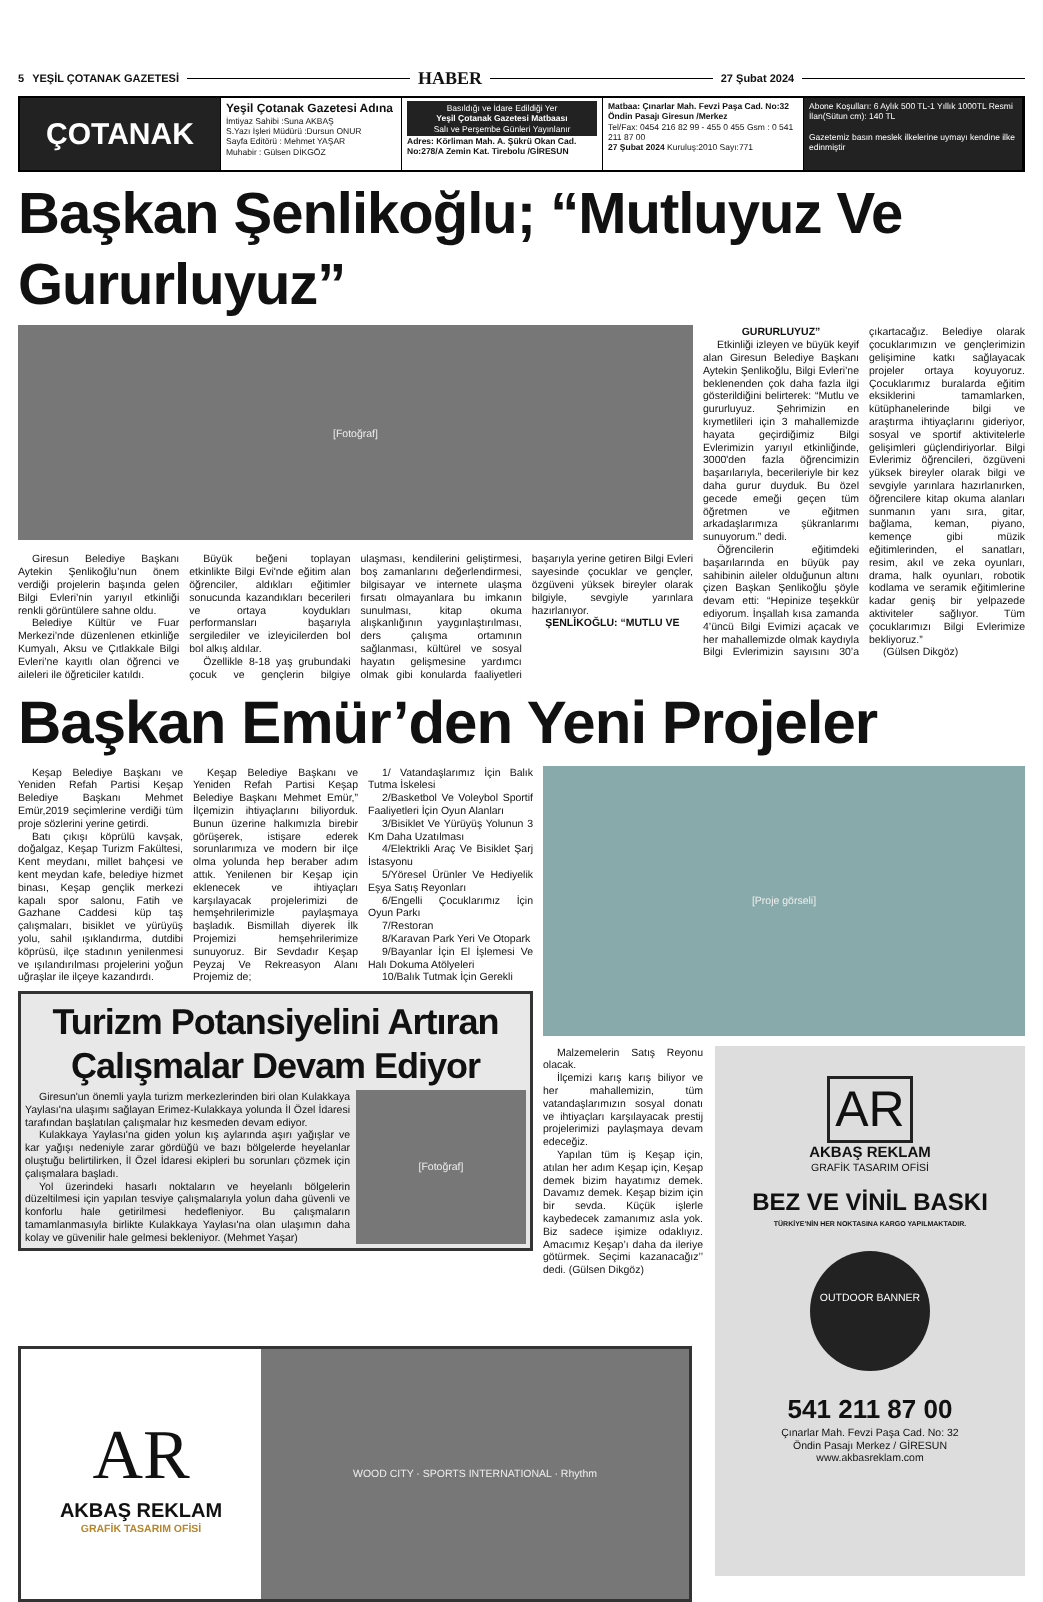5 YEŞİL ÇOTANAK GAZETESİ HABER 27 Şubat 2024
ÇOTANAK
Yeşil Çotanak Gazetesi Adına
İmtiyaz Sahibi :Suna AKBAŞ
S.Yazı İşleri Müdürü :Dursun ONUR
Sayfa Editörü : Mehmet YAŞAR
Muhabir : Gülsen DİKGÖZ
Basıldığı ve İdare Edildiği Yer
Yeşil Çotanak Gazetesi Matbaası
Salı ve Perşembe Günleri Yayınlanır
Adres: Körliman Mah. A. Şükrü Okan Cad. No:278/A Zemin Kat. Tirebolu /GİRESUN
Matbaa: Çınarlar Mah. Fevzi Paşa Cad. No:32 Öndin Pasajı Giresun /Merkez
Tel/Fax: 0454 216 82 99 - 455 0 455 Gsm : 0 541 211 87 00
27 Şubat 2024 Kuruluş:2010 Sayı:771
Abone Koşulları: 6 Aylık 500 TL-1 Yıllık 1000TL Resmi İlan(Sütun cm): 140 TL
Gazetemiz basın meslek ilkelerine uymayı kendine ilke edinmiştir
Başkan Şenlikoğlu; “Mutluyuz Ve Gururluyuz”
[Fotoğraf]
Giresun Belediye Başkanı Aytekin Şenlikoğlu’nun önem verdiği projelerin başında gelen Bilgi Evleri’nin yarıyıl etkinliği renkli görüntülere sahne oldu.
Belediye Kültür ve Fuar Merkezi’nde düzenlenen etkinliğe Kumyalı, Aksu ve Çıtlakkale Bilgi Evleri’ne kayıtlı olan öğrenci ve aileleri ile öğreticiler katıldı.
Büyük beğeni toplayan etkinlikte Bilgi Evi'nde eğitim alan öğrenciler, aldıkları eğitimler sonucunda kazandıkları becerileri ve ortaya koydukları performansları başarıyla sergilediler ve izleyicilerden bol bol alkış aldılar.
Özellikle 8-18 yaş grubundaki çocuk ve gençlerin bilgiye ulaşması, kendilerini geliştirmesi, boş zamanlarını değerlendirmesi, bilgisayar ve internete ulaşma fırsatı olmayanlara bu imkanın sunulması, kitap okuma alışkanlığının yaygınlaştırılması, ders çalışma ortamının sağlanması, kültürel ve sosyal hayatın gelişmesine yardımcı olmak gibi konularda faaliyetleri başarıyla yerine getiren Bilgi Evleri sayesinde çocuklar ve gençler, özgüveni yüksek bireyler olarak bilgiyle, sevgiyle yarınlara hazırlanıyor.
ŞENLİKOĞLU: “MUTLU VE
GURURLUYUZ”
Etkinliği izleyen ve büyük keyif alan Giresun Belediye Başkanı Aytekin Şenlikoğlu, Bilgi Evleri’ne beklenenden çok daha fazla ilgi gösterildiğini belirterek: “Mutlu ve gururluyuz. Şehrimizin en kıymetlileri için 3 mahallemizde hayata geçirdiğimiz Bilgi Evlerimizin yarıyıl etkinliğinde, 3000'den fazla öğrencimizin başarılarıyla, becerileriyle bir kez daha gurur duyduk. Bu özel gecede emeği geçen tüm öğretmen ve eğitmen arkadaşlarımıza şükranlarımı sunuyorum.” dedi.
Öğrencilerin eğitimdeki başarılarında en büyük pay sahibinin aileler olduğunun altını çizen Başkan Şenlikoğlu şöyle devam etti: “Hepinize teşekkür ediyorum. İnşallah kısa zamanda 4’üncü Bilgi Evimizi açacak ve her mahallemizde olmak kaydıyla Bilgi Evlerimizin sayısını 30’a çıkartacağız. Belediye olarak çocuklarımızın ve gençlerimizin gelişimine katkı sağlayacak projeler ortaya koyuyoruz. Çocuklarımız buralarda eğitim eksiklerini tamamlarken, kütüphanelerinde bilgi ve araştırma ihtiyaçlarını gideriyor, sosyal ve sportif aktivitelerle gelişimleri güçlendiriyorlar. Bilgi Evlerimiz öğrencileri, özgüveni yüksek bireyler olarak bilgi ve sevgiyle yarınlara hazırlanırken, öğrencilere kitap okuma alanları sunmanın yanı sıra, gitar, bağlama, keman, piyano, kemençe gibi müzik eğitimlerinden, el sanatları, resim, akıl ve zeka oyunları, drama, halk oyunları, robotik kodlama ve seramik eğitimlerine kadar geniş bir yelpazede aktiviteler sağlıyor. Tüm çocuklarımızı Bilgi Evlerimize bekliyoruz.”
(Gülsen Dikgöz)
Başkan Emür’den Yeni Projeler
Keşap Belediye Başkanı ve Yeniden Refah Partisi Keşap Belediye Başkanı Mehmet Emür,2019 seçimlerine verdiği tüm proje sözlerini yerine getirdi.
Batı çıkışı köprülü kavşak, doğalgaz, Keşap Turizm Fakültesi, Kent meydanı, millet bahçesi ve kent meydan kafe, belediye hizmet binası, Keşap gençlik merkezi kapalı spor salonu, Fatih ve Gazhane Caddesi küp taş çalışmaları, bisiklet ve yürüyüş yolu, sahil ışıklandırma, dutdibi köprüsü, ilçe stadının yenilenmesi ve ışılandırılması projelerini yoğun uğraşlar ile ilçeye kazandırdı.
Keşap Belediye Başkanı ve Yeniden Refah Partisi Keşap Belediye Başkanı Mehmet Emür,” İlçemizin ihtiyaçlarını biliyorduk. Bunun üzerine halkımızla birebir görüşerek, istişare ederek sorunlarımıza ve modern bir ilçe olma yolunda hep beraber adım attık. Yenilenen bir Keşap için eklenecek ve ihtiyaçları karşılayacak projelerimizi de hemşehrilerimizle paylaşmaya başladık. Bismillah diyerek İlk Projemizi hemşehrilerimize sunuyoruz. Bir Sevdadır Keşap Peyzaj Ve Rekreasyon Alanı Projemiz de;
1/ Vatandaşlarımız İçin Balık Tutma İskelesi
2/Basketbol Ve Voleybol Sportif Faaliyetleri İçin Oyun Alanları
3/Bisiklet Ve Yürüyüş Yolunun 3 Km Daha Uzatılması
4/Elektrikli Araç Ve Bisiklet Şarj İstasyonu
5/Yöresel Ürünler Ve Hediyelik Eşya Satış Reyonları
6/Engelli Çocuklarımız İçin Oyun Parkı
7/Restoran
8/Karavan Park Yeri Ve Otopark
9/Bayanlar İçin El İşlemesi Ve Halı Dokuma Atölyeleri
10/Balık Tutmak İçin Gerekli
Turizm Potansiyelini Artıran Çalışmalar Devam Ediyor
Giresun'un önemli yayla turizm merkezlerinden biri olan Kulakkaya Yaylası'na ulaşımı sağlayan Erimez-Kulakkaya yolunda İl Özel İdaresi tarafından başlatılan çalışmalar hız kesmeden devam ediyor.
Kulakkaya Yaylası'na giden yolun kış aylarında aşırı yağışlar ve kar yağışı nedeniyle zarar gördüğü ve bazı bölgelerde heyelanlar oluştuğu belirtilirken, İl Özel İdaresi ekipleri bu sorunları çözmek için çalışmalara başladı.
Yol üzerindeki hasarlı noktaların ve heyelanlı bölgelerin düzeltilmesi için yapılan tesviye çalışmalarıyla yolun daha güvenli ve konforlu hale getirilmesi hedefleniyor. Bu çalışmaların tamamlanmasıyla birlikte Kulakkaya Yaylası'na olan ulaşımın daha kolay ve güvenilir hale gelmesi bekleniyor. (Mehmet Yaşar)
[Fotoğraf]
[Proje görseli]
Malzemelerin Satış Reyonu olacak.
İlçemizi karış karış biliyor ve her mahallemizin, tüm vatandaşlarımızın sosyal donatı ve ihtiyaçları karşılayacak prestij projelerimizi paylaşmaya devam edeceğiz.
Yapılan tüm iş Keşap için, atılan her adım Keşap için, Keşap demek bizim hayatımız demek. Davamız demek. Keşap bizim için bir sevda. Küçük işlerle kaybedecek zamanımız asla yok. Biz sadece işimize odaklıyız. Amacımız Keşap’ı daha da ileriye götürmek. Seçimi kazanacağız’’ dedi. (Gülsen Dikgöz)
AR
AKBAŞ REKLAM
GRAFİK TASARIM OFİSİ
BEZ VE VİNİL BASKI
TÜRKİYE'NİN HER NOKTASINA KARGO YAPILMAKTADIR.
OUTDOOR BANNER
541 211 87 00
Çınarlar Mah. Fevzi Paşa Cad. No: 32
Öndin Pasajı Merkez / GİRESUN
www.akbasreklam.com
AR
AKBAŞ REKLAM
GRAFİK TASARIM OFİSİ
WOOD CITY · SPORTS INTERNATIONAL · Rhythm